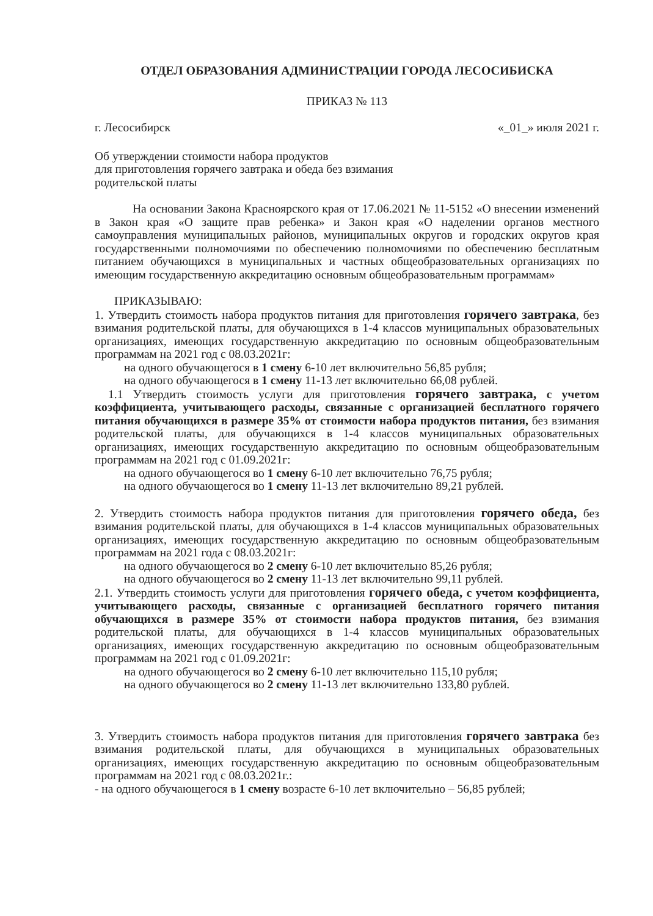ОТДЕЛ ОБРАЗОВАНИЯ АДМИНИСТРАЦИИ ГОРОДА ЛЕСОСИБИСКА
ПРИКАЗ № 113
г. Лесосибирск «_01_» июля 2021 г.
Об утверждении стоимости набора продуктов
для приготовления горячего завтрака и обеда без взимания
родительской платы
На основании Закона Красноярского края от 17.06.2021 № 11-5152 «О внесении изменений в Закон края «О защите прав ребенка» и Закон края «О наделении органов местного самоуправления муниципальных районов, муниципальных округов и городских округов края государственными полномочиями по обеспечению полномочиями по обеспечению бесплатным питанием обучающихся в муниципальных и частных общеобразовательных организациях по имеющим государственную аккредитацию основным общеобразовательным программам»
ПРИКАЗЫВАЮ:
1. Утвердить стоимость набора продуктов питания для приготовления горячего завтрака, без взимания родительской платы, для обучающихся в 1-4 классов муниципальных образовательных организациях, имеющих государственную аккредитацию по основным общеобразовательным программам на 2021 год с 08.03.2021г:
на одного обучающегося в 1 смену 6-10 лет включительно 56,85 рубля;
на одного обучающегося в 1 смену 11-13 лет включительно 66,08 рублей.
1.1 Утвердить стоимость услуги для приготовления горячего завтрака, с учетом коэффициента, учитывающего расходы, связанные с организацией бесплатного горячего питания обучающихся в размере 35% от стоимости набора продуктов питания, без взимания родительской платы, для обучающихся в 1-4 классов муниципальных образовательных организациях, имеющих государственную аккредитацию по основным общеобразовательным программам на 2021 год с 01.09.2021г:
на одного обучающегося во 1 смену 6-10 лет включительно 76,75 рубля;
на одного обучающегося во 1 смену 11-13 лет включительно 89,21 рублей.
2. Утвердить стоимость набора продуктов питания для приготовления горячего обеда, без взимания родительской платы, для обучающихся в 1-4 классов муниципальных образовательных организациях, имеющих государственную аккредитацию по основным общеобразовательным программам на 2021 года с 08.03.2021г:
на одного обучающегося во 2 смену 6-10 лет включительно 85,26 рубля;
на одного обучающегося во 2 смену 11-13 лет включительно 99,11 рублей.
2.1. Утвердить стоимость услуги для приготовления горячего обеда, с учетом коэффициента, учитывающего расходы, связанные с организацией бесплатного горячего питания обучающихся в размере 35% от стоимости набора продуктов питания, без взимания родительской платы, для обучающихся в 1-4 классов муниципальных образовательных организациях, имеющих государственную аккредитацию по основным общеобразовательным программам на 2021 год с 01.09.2021г:
на одного обучающегося во 2 смену 6-10 лет включительно 115,10 рубля;
на одного обучающегося во 2 смену 11-13 лет включительно 133,80 рублей.
3. Утвердить стоимость набора продуктов питания для приготовления горячего завтрака без взимания родительской платы, для обучающихся в муниципальных образовательных организациях, имеющих государственную аккредитацию по основным общеобразовательным программам на 2021 год с 08.03.2021г.:
- на одного обучающегося в 1 смену возрасте 6-10 лет включительно – 56,85 рублей;